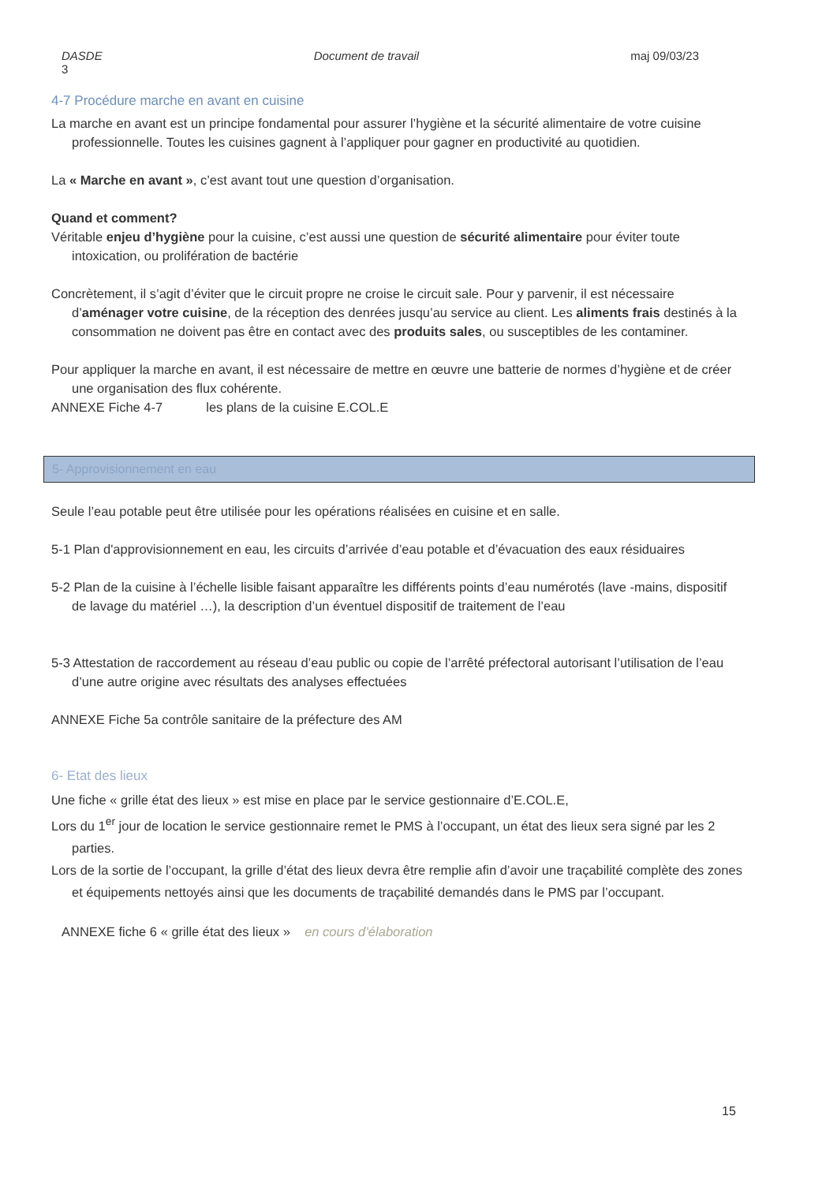DASDE Document de travail maj 09/03/23
3
4-7 Procédure marche en avant en cuisine
La marche en avant est un principe fondamental pour assurer l’hygiène et la sécurité alimentaire de votre cuisine professionnelle. Toutes les cuisines gagnent à l’appliquer pour gagner en productivité au quotidien.
La « Marche en avant », c’est avant tout une question d’organisation.
Quand et comment?
Véritable enjeu d’hygiène pour la cuisine, c’est aussi une question de sécurité alimentaire pour éviter toute intoxication, ou prolifération de bactérie
Concrètement, il s’agit d’éviter que le circuit propre ne croise le circuit sale. Pour y parvenir, il est nécessaire d’aménager votre cuisine, de la réception des denrées jusqu’au service au client. Les aliments frais destinés à la consommation ne doivent pas être en contact avec des produits sales, ou susceptibles de les contaminer.
Pour appliquer la marche en avant, il est nécessaire de mettre en œuvre une batterie de normes d’hygiène et de créer une organisation des flux cohérente.
ANNEXE Fiche 4-7 les plans de la cuisine E.COL.E
5- Approvisionnement en eau
Seule l’eau potable peut être utilisée pour les opérations réalisées en cuisine et en salle.
5-1 Plan d'approvisionnement en eau, les circuits d’arrivée d’eau potable et d’évacuation des eaux résiduaires
5-2 Plan de la cuisine à l’échelle lisible faisant apparaître les différents points d’eau numérotés (lave -mains, dispositif de lavage du matériel …), la description d’un éventuel dispositif de traitement de l’eau
5-3 Attestation de raccordement au réseau d’eau public ou copie de l’arrêté préfectoral autorisant l’utilisation de l’eau d’une autre origine avec résultats des analyses effectuées
ANNEXE Fiche 5a contrôle sanitaire de la préfecture des AM
6- Etat des lieux
Une fiche « grille état des lieux » est mise en place par le service gestionnaire d’E.COL.E,
Lors du 1<sup>er</sup> jour de location le service gestionnaire remet le PMS à l’occupant, un état des lieux sera signé par les 2 parties.
Lors de la sortie de l’occupant, la grille d’état des lieux devra être remplie afin d’avoir une traçabilité complète des zones et équipements nettoyés ainsi que les documents de traçabilité demandés dans le PMS par l’occupant.
ANNEXE fiche 6 « grille état des lieux » en cours d’élaboration
15